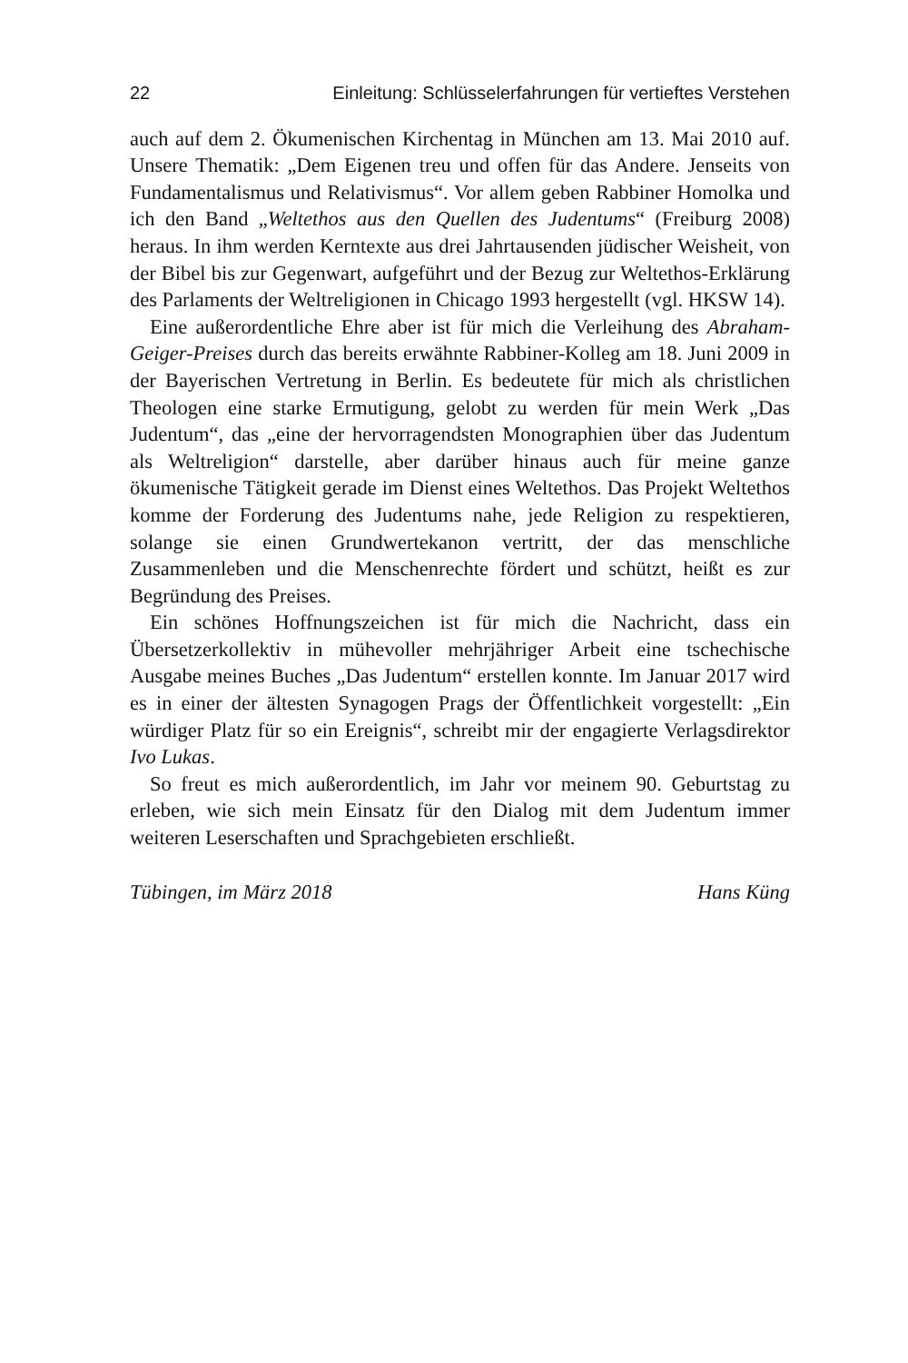22 Einleitung: Schlüsselerfahrungen für vertieftes Verstehen
auch auf dem 2. Ökumenischen Kirchentag in München am 13. Mai 2010 auf. Unsere Thematik: „Dem Eigenen treu und offen für das Andere. Jenseits von Fundamentalismus und Relativismus“. Vor allem geben Rabbiner Homolka und ich den Band „Weltethos aus den Quellen des Judentums“ (Freiburg 2008) heraus. In ihm werden Kerntexte aus drei Jahrtausenden jüdischer Weisheit, von der Bibel bis zur Gegenwart, aufgeführt und der Bezug zur Weltethos-Erklärung des Parlaments der Weltreligionen in Chicago 1993 hergestellt (vgl. HKSW 14).
Eine außerordentliche Ehre aber ist für mich die Verleihung des Abraham-Geiger-Preises durch das bereits erwähnte Rabbiner-Kolleg am 18. Juni 2009 in der Bayerischen Vertretung in Berlin. Es bedeutete für mich als christlichen Theologen eine starke Ermutigung, gelobt zu werden für mein Werk „Das Judentum“, das „eine der hervorragendsten Monographien über das Judentum als Weltreligion“ darstelle, aber darüber hinaus auch für meine ganze ökumenische Tätigkeit gerade im Dienst eines Weltethos. Das Projekt Weltethos komme der Forderung des Judentums nahe, jede Religion zu respektieren, solange sie einen Grundwertekanon vertritt, der das menschliche Zusammenleben und die Menschenrechte fördert und schützt, heißt es zur Begründung des Preises.
Ein schönes Hoffnungszeichen ist für mich die Nachricht, dass ein Übersetzerkollektiv in mühevoller mehrjähriger Arbeit eine tschechische Ausgabe meines Buches „Das Judentum“ erstellen konnte. Im Januar 2017 wird es in einer der ältesten Synagogen Prags der Öffentlichkeit vorgestellt: „Ein würdiger Platz für so ein Ereignis“, schreibt mir der engagierte Verlagsdirektor Ivo Lukas.
So freut es mich außerordentlich, im Jahr vor meinem 90. Geburtstag zu erleben, wie sich mein Einsatz für den Dialog mit dem Judentum immer weiteren Leserschaften und Sprachgebieten erschließt.
Tübingen, im März 2018 Hans Küng